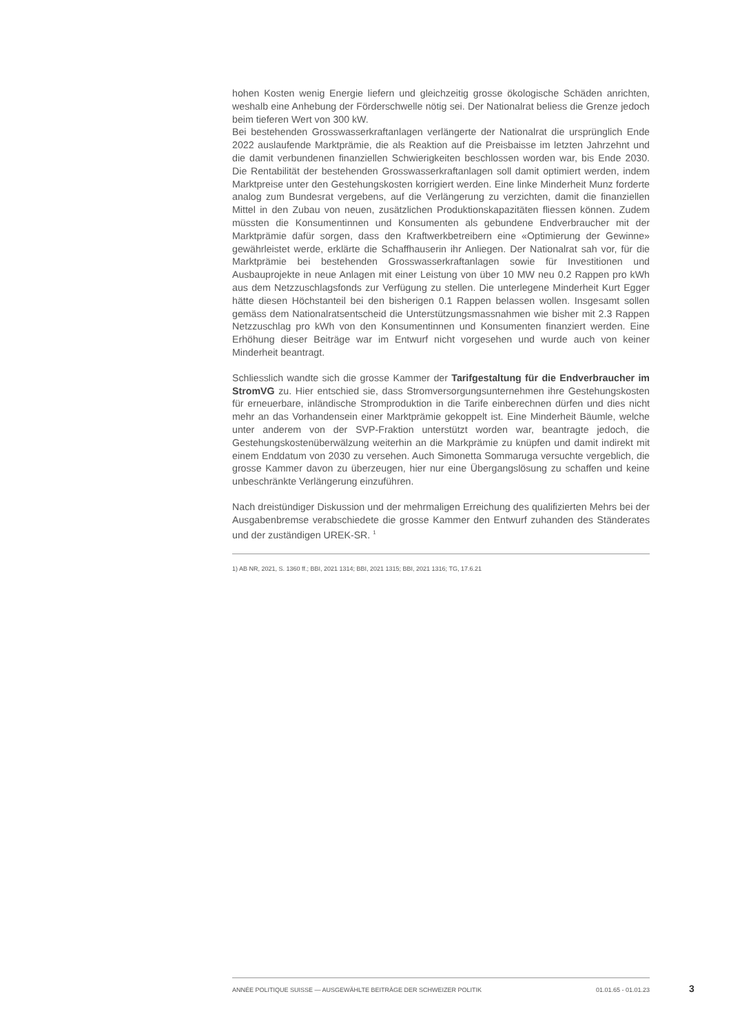hohen Kosten wenig Energie liefern und gleichzeitig grosse ökologische Schäden anrichten, weshalb eine Anhebung der Förderschwelle nötig sei. Der Nationalrat beliess die Grenze jedoch beim tieferen Wert von 300 kW.
Bei bestehenden Grosswasserkraftanlagen verlängerte der Nationalrat die ursprünglich Ende 2022 auslaufende Marktprämie, die als Reaktion auf die Preisbaisse im letzten Jahrzehnt und die damit verbundenen finanziellen Schwierigkeiten beschlossen worden war, bis Ende 2030. Die Rentabilität der bestehenden Grosswasserkraftanlagen soll damit optimiert werden, indem Marktpreise unter den Gestehungskosten korrigiert werden. Eine linke Minderheit Munz forderte analog zum Bundesrat vergebens, auf die Verlängerung zu verzichten, damit die finanziellen Mittel in den Zubau von neuen, zusätzlichen Produktionskapazitäten fliessen können. Zudem müssten die Konsumentinnen und Konsumenten als gebundene Endverbraucher mit der Marktprämie dafür sorgen, dass den Kraftwerkbetreibern eine «Optimierung der Gewinne» gewährleistet werde, erklärte die Schaffhauserin ihr Anliegen. Der Nationalrat sah vor, für die Marktprämie bei bestehenden Grosswasserkraftanlagen sowie für Investitionen und Ausbauprojekte in neue Anlagen mit einer Leistung von über 10 MW neu 0.2 Rappen pro kWh aus dem Netzzuschlagsfonds zur Verfügung zu stellen. Die unterlegene Minderheit Kurt Egger hätte diesen Höchstanteil bei den bisherigen 0.1 Rappen belassen wollen. Insgesamt sollen gemäss dem Nationalratsentscheid die Unterstützungsmassnahmen wie bisher mit 2.3 Rappen Netzzuschlag pro kWh von den Konsumentinnen und Konsumenten finanziert werden. Eine Erhöhung dieser Beiträge war im Entwurf nicht vorgesehen und wurde auch von keiner Minderheit beantragt.
Schliesslich wandte sich die grosse Kammer der Tarifgestaltung für die Endverbraucher im StromVG zu. Hier entschied sie, dass Stromversorgungsunternehmen ihre Gestehungskosten für erneuerbare, inländische Stromproduktion in die Tarife einberechnen dürfen und dies nicht mehr an das Vorhandensein einer Marktprämie gekoppelt ist. Eine Minderheit Bäumle, welche unter anderem von der SVP-Fraktion unterstützt worden war, beantragte jedoch, die Gestehungskostenüberwälzung weiterhin an die Markprämie zu knüpfen und damit indirekt mit einem Enddatum von 2030 zu versehen. Auch Simonetta Sommaruga versuchte vergeblich, die grosse Kammer davon zu überzeugen, hier nur eine Übergangslösung zu schaffen und keine unbeschränkte Verlängerung einzuführen.
Nach dreistündiger Diskussion und der mehrmaligen Erreichung des qualifizierten Mehrs bei der Ausgabenbremse verabschiedete die grosse Kammer den Entwurf zuhanden des Ständerates und der zuständigen UREK-SR. <sup>1</sup>
1) AB NR, 2021, S. 1360 ff.; BBI, 2021 1314; BBI, 2021 1315; BBI, 2021 1316; TG, 17.6.21
ANNÉE POLITIQUE SUISSE — AUSGEWÄHLTE BEITRÄGE DER SCHWEIZER POLITIK 01.01.65 - 01.01.23
3